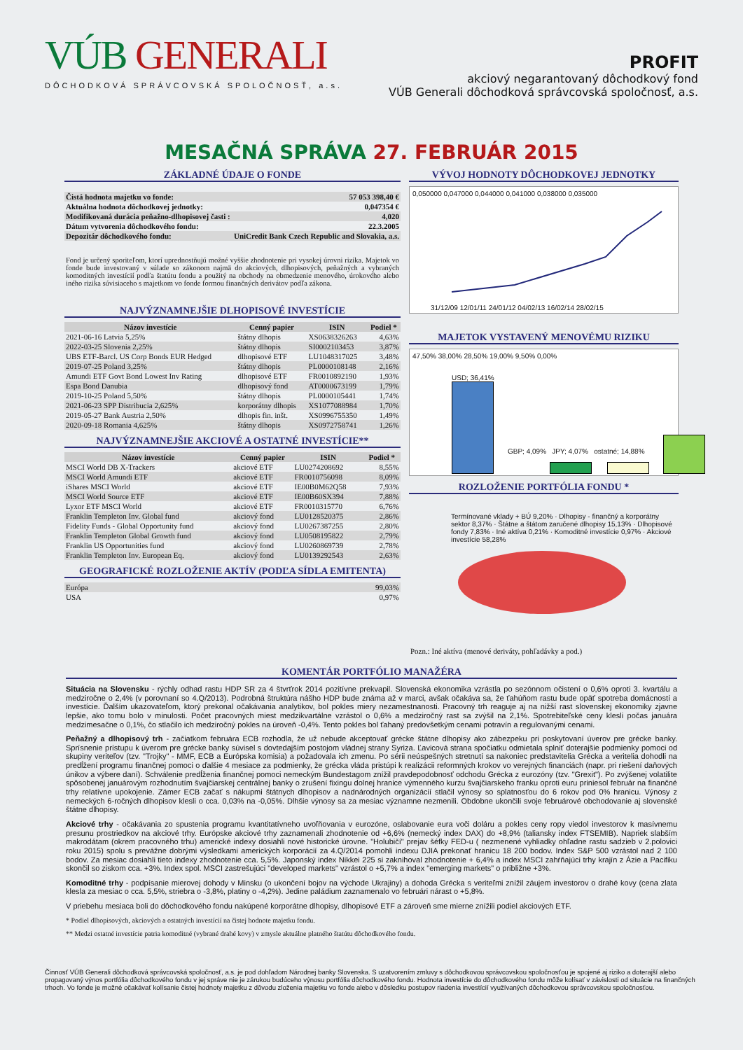VÚB GENERALI
DÔCHODKOVÁ SPRÁVCOVSKÁ SPOLOČNOSŤ, a.s.
PROFIT
akciový negarantovaný dôchodkový fond
VÚB Generali dôchodková správcovská spoločnosť, a.s.
MESAČNÁ SPRÁVA 27. FEBRUÁR 2015
ZÁKLADNÉ ÚDAJE O FONDE
| Čistá hodnota majetku vo fonde: | 57 053 398,40 € |
| Aktuálna hodnota dôchodkovej jednotky: | 0,047354 € |
| Modifikovaná durácia peňažno-dlhopisovej časti : | 4,020 |
| Dátum vytvorenia dôchodkového fondu: | 22.3.2005 |
| Depozitár dôchodkového fondu: | UniCredit Bank Czech Republic and Slovakia, a.s. |
Fond je určený sporiteľom, ktorí uprednostňujú možné vyššie zhodnotenie pri vysokej úrovni rizika. Majetok vo fonde bude investovaný v súlade so zákonom najmä do akciových, dlhopisových, peňažných a vybraných komoditných investícií podľa štatútu fondu a použitý na obchody na obmedzenie menového, úrokového alebo iného rizika súvisiaceho s majetkom vo fonde formou finančných derivátov podľa zákona.
NAJVÝZNAMNEJŠIE DLHOPISOVÉ INVESTÍCIE
| Názov investície | Cenný papier | ISIN | Podiel * |
| --- | --- | --- | --- |
| 2021-06-16 Latvia 5,25% | štátny dlhopis | XS0638326263 | 4,63% |
| 2022-03-25 Slovenia 2,25% | štátny dlhopis | SI0002103453 | 3,87% |
| UBS ETF-Barcl. US Corp Bonds EUR Hedged | dlhopisové ETF | LU1048317025 | 3,48% |
| 2019-07-25 Poland 3,25% | štátny dlhopis | PL0000108148 | 2,16% |
| Amundi ETF Govt Bond Lowest Inv Rating | dlhopisové ETF | FR0010892190 | 1,93% |
| Espa Bond Danubia | dlhopisový fond | AT0000673199 | 1,79% |
| 2019-10-25 Poland 5,50% | štátny dlhopis | PL0000105441 | 1,74% |
| 2021-06-23 SPP Distribucia 2,625% | korporátny dlhopis | XS1077088984 | 1,70% |
| 2019-05-27 Bank Austria 2,50% | dlhopis fin. inšt. | XS0996755350 | 1,49% |
| 2020-09-18 Romania 4,625% | štátny dlhopis | XS0972758741 | 1,26% |
NAJVÝZNAMNEJŠIE AKCIOVÉ A OSTATNÉ INVESTÍCIE**
| Názov investície | Cenný papier | ISIN | Podiel * |
| --- | --- | --- | --- |
| MSCI World DB X-Trackers | akciové ETF | LU0274208692 | 8,55% |
| MSCI World Amundi ETF | akciové ETF | FR0010756098 | 8,09% |
| iShares MSCI World | akciové ETF | IE00B0M62Q58 | 7,93% |
| MSCI World Source ETF | akciové ETF | IE00B60SX394 | 7,88% |
| Lyxor ETF MSCI World | akciové ETF | FR0010315770 | 6,76% |
| Franklin Templeton Inv. Global fund | akciový fond | LU0128520375 | 2,86% |
| Fidelity Funds - Global Opportunity fund | akciový fond | LU0267387255 | 2,80% |
| Franklin Templeton Global Growth fund | akciový fond | LU0508195822 | 2,79% |
| Franklin US Opportunities fund | akciový fond | LU0260869739 | 2,78% |
| Franklin Templeton Inv. European Eq. | akciový fond | LU0139292543 | 2,63% |
GEOGRAFICKÉ ROZLOŽENIE AKTÍV (PODĽA SÍDLA EMITENTA)
| Európa | 99,03% |
| USA | 0,97% |
VÝVOJ HODNOTY DÔCHODKOVEJ JEDNOTKY
0,050000 0,047000 0,044000 0,041000 0,038000 0,035000
31/12/09 12/01/11 24/01/12 04/02/13 16/02/14 28/02/15
MAJETOK VYSTAVENÝ MENOVÉMU RIZIKU
47,50% 38,00% 28,50% 19,00% 9,50% 0,00%
USD; 36,41%
GBP; 4,09% JPY; 4,07% ostatné; 14,88%
ROZLOŽENIE PORTFÓLIA FONDU *
Termínované vklady + BÚ 9,20% · Dlhopisy - finančný a korporátny sektor 8,37% · Štátne a štátom zaručené dlhopisy 15,13% · Dlhopisové fondy 7,83% · Iné aktíva 0,21% · Komoditné investície 0,97% · Akciové investície 58,28%
Pozn.: Iné aktíva (menové deriváty, pohľadávky a pod.)
KOMENTÁR PORTFÓLIO MANAŽÉRA
Situácia na Slovensku - rýchly odhad rastu HDP SR za 4 štvrťrok 2014 pozitívne prekvapil. Slovenská ekonomika vzrástla po sezónnom očistení o 0,6% oproti 3. kvartálu a medziročne o 2,4% (v porovnaní so 4.Q/2013). Podrobná štruktúra nášho HDP bude známa až v marci, avšak očakáva sa, že ťahúňom rastu bude opäť spotreba domácností a investície. Ďalším ukazovateľom, ktorý prekonal očakávania analytikov, bol pokles miery nezamestnanosti. Pracovný trh reaguje aj na nižší rast slovenskej ekonomiky zjavne lepšie, ako tomu bolo v minulosti. Počet pracovných miest medzikvartálne vzrástol o 0,6% a medziročný rast sa zvýšil na 2,1%. Spotrebiteľské ceny klesli počas januára medzimesačne o 0,1%, čo stlačilo ich medziročný pokles na úroveň -0,4%. Tento pokles bol ťahaný predovšetkým cenami potravín a regulovanými cenami.
Peňažný a dlhopisový trh - začiatkom februára ECB rozhodla, že už nebude akceptovať grécke štátne dlhopisy ako zábezpeku pri poskytovaní úverov pre grécke banky. Sprísnenie prístupu k úverom pre grécke banky súvisel s dovtedajším postojom vládnej strany Syriza. Ľavicová strana spočiatku odmietala splniť doterajšie podmienky pomoci od skupiny veriteľov (tzv. "Trojky" - MMF, ECB a Európska komisia) a požadovala ich zmenu. Po sérii neúspešných stretnutí sa nakoniec predstavitelia Grécka a veritelia dohodli na predĺžení programu finančnej pomoci o ďalšie 4 mesiace za podmienky, že grécka vláda pristúpi k realizácii reformných krokov vo verejných financiách (napr. pri riešení daňových únikov a výbere daní). Schválenie predĺženia finančnej pomoci nemeckým Bundestagom znížil pravdepodobnosť odchodu Grécka z eurozóny (tzv. "Grexit"). Po zvýšenej volatilite spôsobenej januárovým rozhodnutím švajčiarskej centrálnej banky o zrušení fixingu dolnej hranice výmenného kurzu švajčiarskeho franku oproti euru priniesol február na finančné trhy relatívne upokojenie. Zámer ECB začať s nákupmi štátnych dlhopisov a nadnárodných organizácií stlačil výnosy so splatnosťou do 6 rokov pod 0% hranicu. Výnosy z nemeckých 6-ročných dlhopisov klesli o cca. 0,03% na -0,05%. Dlhšie výnosy sa za mesiac významne nezmenili. Obdobne ukončili svoje februárové obchodovanie aj slovenské štátne dlhopisy.
Akciové trhy - očakávania zo spustenia programu kvantitatívneho uvoľňovania v eurozóne, oslabovanie eura voči doláru a pokles ceny ropy viedol investorov k masívnemu presunu prostriedkov na akciové trhy. Európske akciové trhy zaznamenali zhodnotenie od +6,6% (nemecký index DAX) do +8,9% (taliansky index FTSEMIB). Napriek slabším makrodátam (okrem pracovného trhu) americké indexy dosiahli nové historické úrovne. "Holubičí" prejav šéfky FED-u ( nezmenené vyhliadky ohľadne rastu sadzieb v 2.polovici roku 2015) spolu s prevážne dobrými výsledkami amerických korporácií za 4.Q/2014 pomohli indexu DJIA prekonať hranicu 18 200 bodov. Index S&P 500 vzrástol nad 2 100 bodov. Za mesiac dosiahli tieto indexy zhodnotenie cca. 5,5%. Japonský index Nikkei 225 si zaknihoval zhodnotenie + 6,4% a index MSCI zahŕňajúci trhy krajín z Ázie a Pacifiku skončil so ziskom cca. +3%. Index spol. MSCI zastrešujúci "developed markets" vzrástol o +5,7% a index "emerging markets" o približne +3%.
Komoditné trhy - podpísanie mierovej dohody v Minsku (o ukončení bojov na východe Ukrajiny) a dohoda Grécka s veriteľmi znížil záujem investorov o drahé kovy (cena zlata klesla za mesiac o cca. 5,5%, striebra o -3,8%, platiny o -4,2%). Jedine paládium zaznamenalo vo februári nárast o +5,8%.
V priebehu mesiaca boli do dôchodkového fondu nakúpené korporátne dlhopisy, dlhopisové ETF a zároveň sme mierne znížili podiel akciových ETF.
* Podiel dlhopisových, akciových a ostatných investícií na čistej hodnote majetku fondu.
** Medzi ostatné investície patria komoditné (vybrané drahé kovy) v zmysle aktuálne platného štatútu dôchodkového fondu.
Činnosť VÚB Generali dôchodková správcovská spoločnosť, a.s. je pod dohľadom Národnej banky Slovenska. S uzatvorením zmluvy s dôchodkovou správcovskou spoločnosťou je spojené aj riziko a doterajší alebo propagovaný výnos portfólia dôchodkového fondu v jej správe nie je zárukou budúceho výnosu portfólia dôchodkového fondu. Hodnota investície do dôchodkového fondu môže kolísať v závislosti od situácie na finančných trhoch. Vo fonde je možné očakávať kolísanie čistej hodnoty majetku z dôvodu zloženia majetku vo fonde alebo v dôsledku postupov riadenia investícií využívaných dôchodkovou správcovskou spoločnosťou.